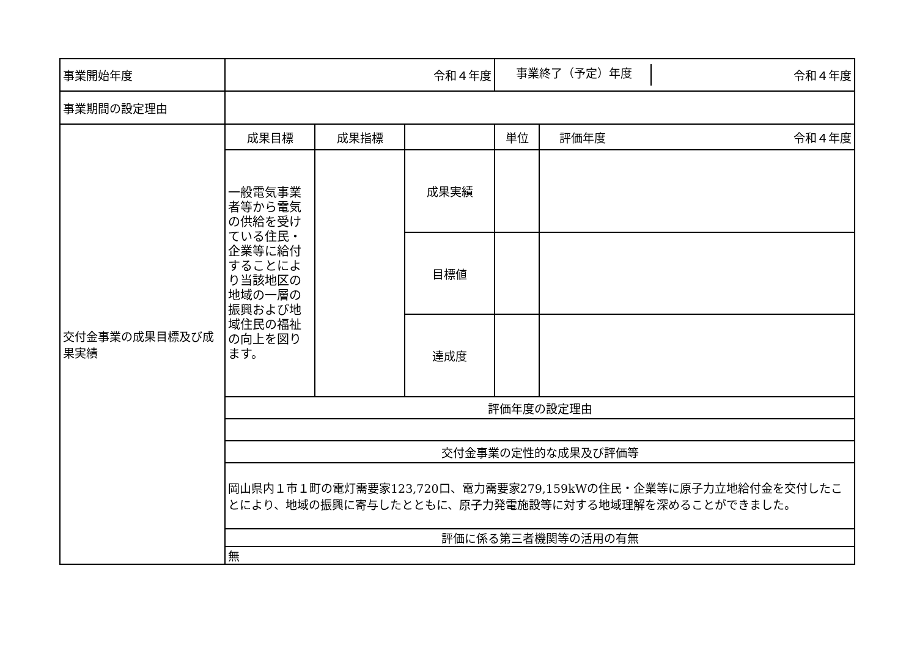| 事業開始年度 | 令和４年度 | | | 事業終了（予定）年度 令和４年度 | |
| 事業期間の設定理由 | | | | | |
| 交付金事業の成果目標及び成果実績 | 成果目標 | 成果指標 | | 単位 | 評価年度 令和４年度 |
| | 一般電気事業者等から電気の供給を受けている住民・企業等に給付することにより当該地区の地域の一層の振興および地域住民の福祉の向上を図ります。 | | 成果実績 | | |
| | | | 目標値 | | |
| | | | 達成度 | | |
| | 評価年度の設定理由 | | | | |
| | 交付金事業の定性的な成果及び評価等 | | | | |
| | 岡山県内１市１町の電灯需要家123,720口、電力需要家279,159kWの住民・企業等に原子力立地給付金を交付したことにより、地域の振興に寄与したとともに、原子力発電施設等に対する地域理解を深めることができました。 | | | | |
| | 評価に係る第三者機関等の活用の有無 | | | | |
| | 無 | | | | |